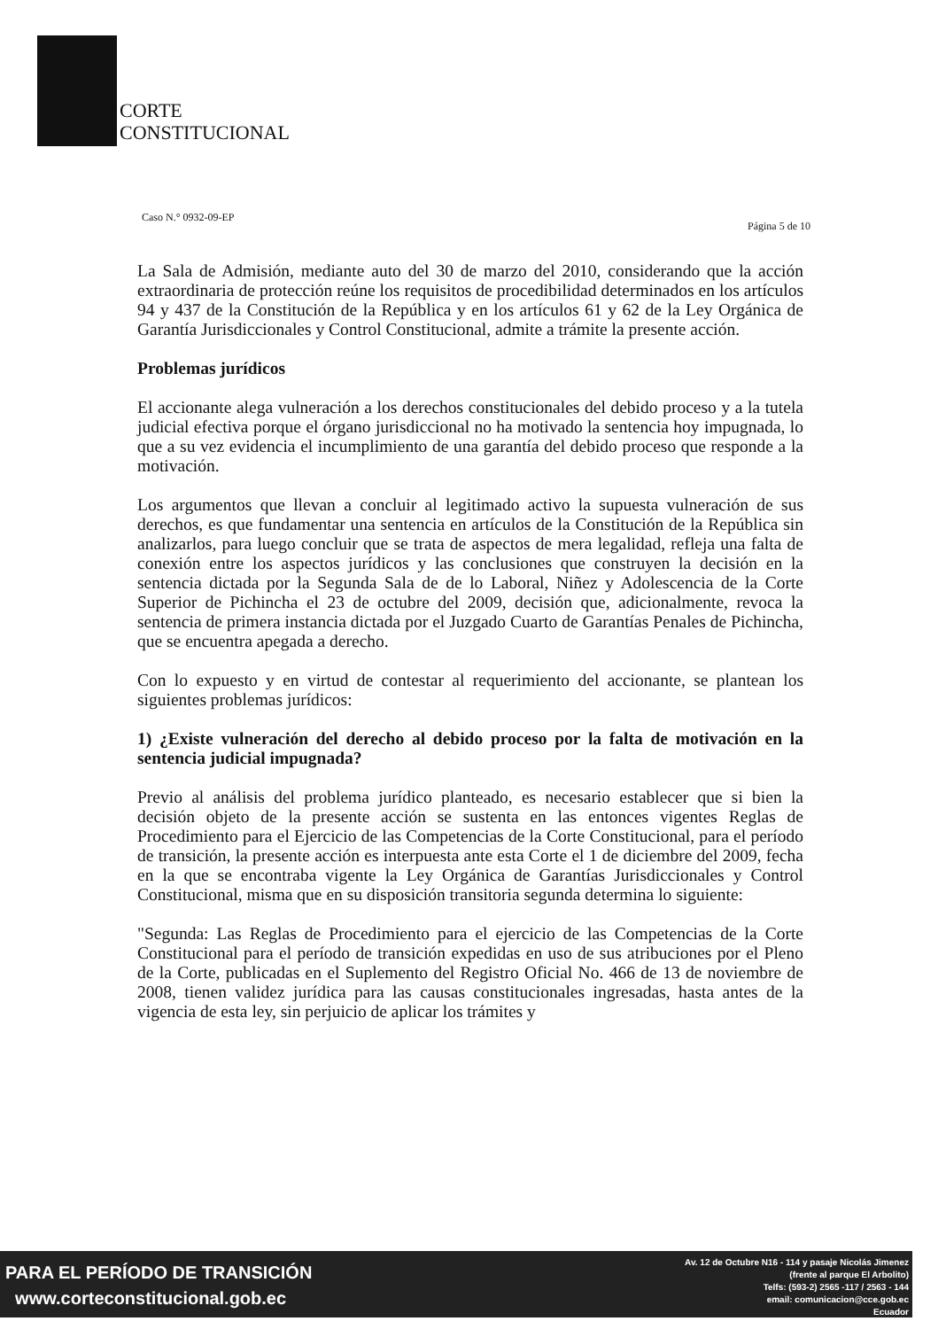CORTE
CONSTITUCIONAL
Caso N.° 0932-09-EP Página 5 de 10
La Sala de Admisión, mediante auto del 30 de marzo del 2010, considerando que la acción extraordinaria de protección reúne los requisitos de procedibilidad determinados en los artículos 94 y 437 de la Constitución de la República y en los artículos 61 y 62 de la Ley Orgánica de Garantía Jurisdiccionales y Control Constitucional, admite a trámite la presente acción.
Problemas jurídicos
El accionante alega vulneración a los derechos constitucionales del debido proceso y a la tutela judicial efectiva porque el órgano jurisdiccional no ha motivado la sentencia hoy impugnada, lo que a su vez evidencia el incumplimiento de una garantía del debido proceso que responde a la motivación.
Los argumentos que llevan a concluir al legitimado activo la supuesta vulneración de sus derechos, es que fundamentar una sentencia en artículos de la Constitución de la República sin analizarlos, para luego concluir que se trata de aspectos de mera legalidad, refleja una falta de conexión entre los aspectos jurídicos y las conclusiones que construyen la decisión en la sentencia dictada por la Segunda Sala de de lo Laboral, Niñez y Adolescencia de la Corte Superior de Pichincha el 23 de octubre del 2009, decisión que, adicionalmente, revoca la sentencia de primera instancia dictada por el Juzgado Cuarto de Garantías Penales de Pichincha, que se encuentra apegada a derecho.
Con lo expuesto y en virtud de contestar al requerimiento del accionante, se plantean los siguientes problemas jurídicos:
1) ¿Existe vulneración del derecho al debido proceso por la falta de motivación en la sentencia judicial impugnada?
Previo al análisis del problema jurídico planteado, es necesario establecer que si bien la decisión objeto de la presente acción se sustenta en las entonces vigentes Reglas de Procedimiento para el Ejercicio de las Competencias de la Corte Constitucional, para el período de transición, la presente acción es interpuesta ante esta Corte el 1 de diciembre del 2009, fecha en la que se encontraba vigente la Ley Orgánica de Garantías Jurisdiccionales y Control Constitucional, misma que en su disposición transitoria segunda determina lo siguiente:
"Segunda: Las Reglas de Procedimiento para el ejercicio de las Competencias de la Corte Constitucional para el período de transición expedidas en uso de sus atribuciones por el Pleno de la Corte, publicadas en el Suplemento del Registro Oficial No. 466 de 13 de noviembre de 2008, tienen validez jurídica para las causas constitucionales ingresadas, hasta antes de la vigencia de esta ley, sin perjuicio de aplicar los trámites y
PARA EL PERÍODO DE TRANSICIÓN
www.corteconstitucional.gob.ec
Av. 12 de Octubre N16 - 114 y pasaje Nicolás Jimenez
(frente al parque El Arbolito)
Telfs: (593-2) 2565 -117 / 2563 - 144
email: comunicacion@cce.gob.ec
Ecuador